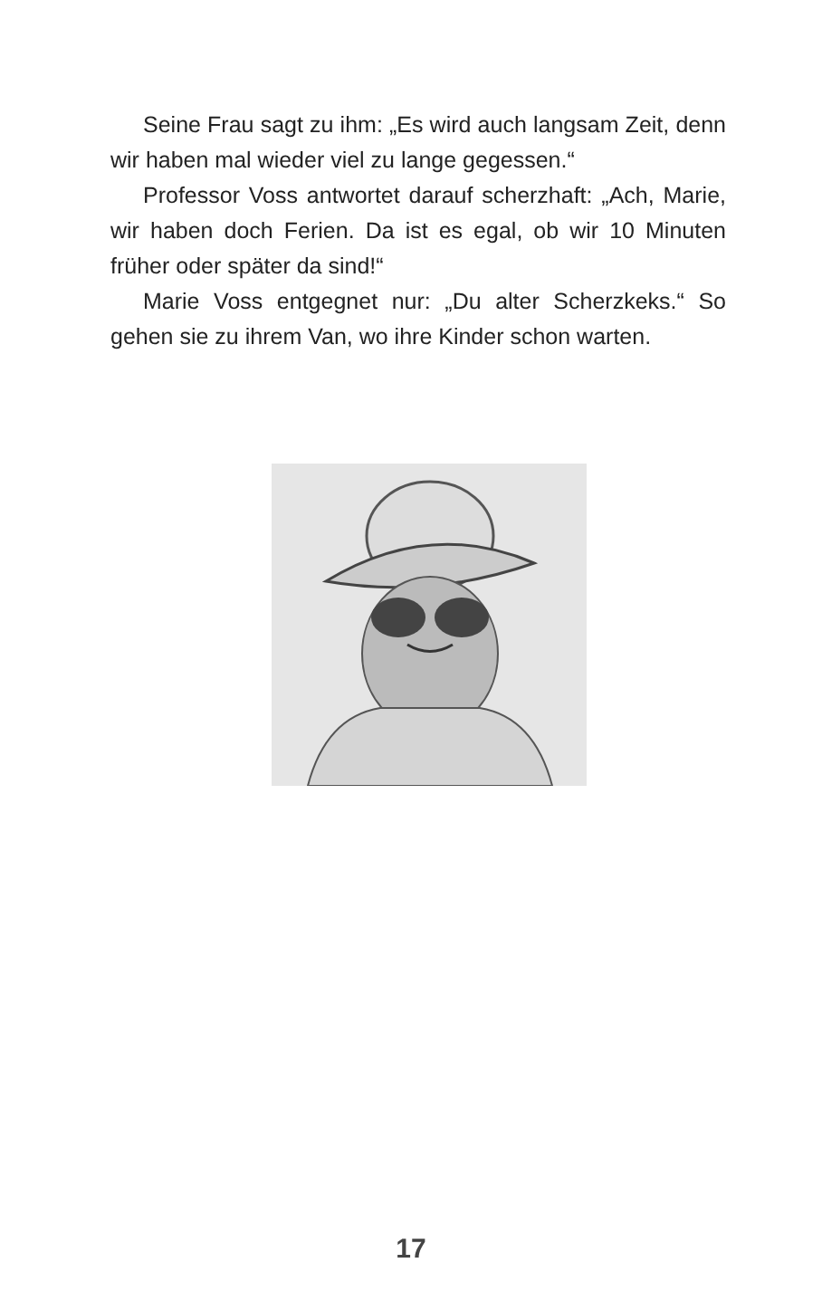Seine Frau sagt zu ihm: „Es wird auch langsam Zeit, denn wir haben mal wieder viel zu lange gegessen.“
Professor Voss antwortet darauf scherzhaft: „Ach, Marie, wir haben doch Ferien. Da ist es egal, ob wir 10 Minuten früher oder später da sind!“
Marie Voss entgegnet nur: „Du alter Scherzkeks.“ So gehen sie zu ihrem Van, wo ihre Kinder schon warten.
17